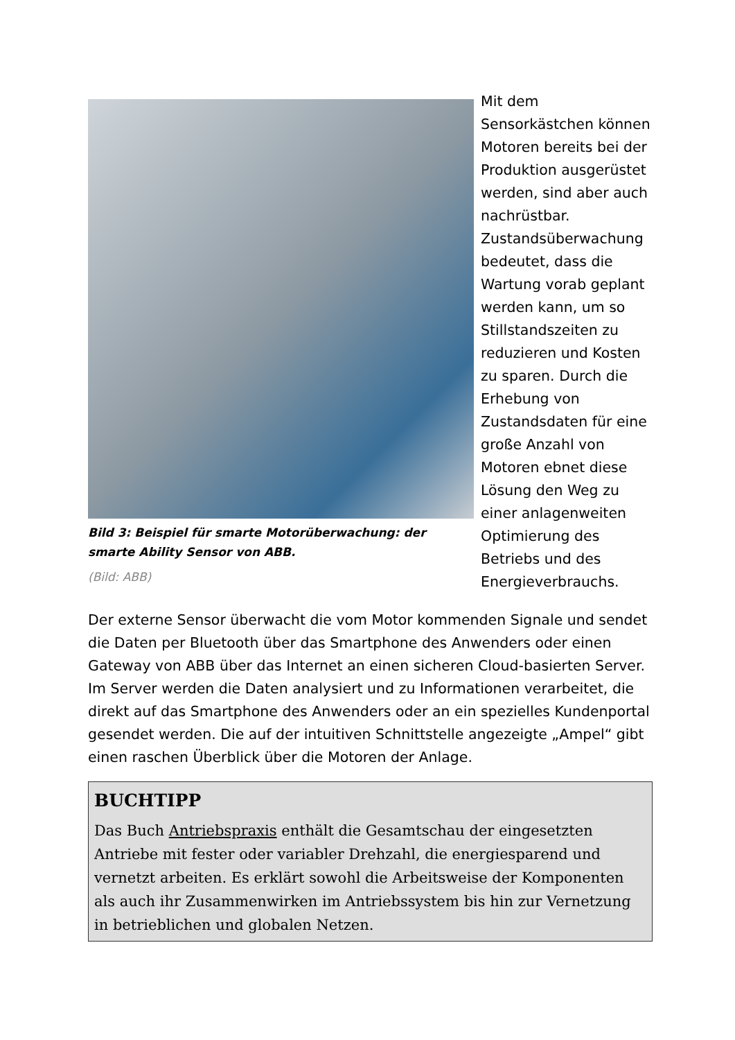Bild 3: Beispiel für smarte Motorüberwachung: der smarte Ability Sensor von ABB.
(Bild: ABB)
Mit dem Sensorkästchen können Motoren bereits bei der Produktion ausgerüstet werden, sind aber auch nachrüstbar. Zustandsüberwachung bedeutet, dass die Wartung vorab geplant werden kann, um so Stillstandszeiten zu reduzieren und Kosten zu sparen. Durch die Erhebung von Zustandsdaten für eine große Anzahl von Motoren ebnet diese Lösung den Weg zu einer anlagenweiten Optimierung des Betriebs und des Energieverbrauchs.
Der externe Sensor überwacht die vom Motor kommenden Signale und sendet die Daten per Bluetooth über das Smartphone des Anwenders oder einen Gateway von ABB über das Internet an einen sicheren Cloud-basierten Server. Im Server werden die Daten analysiert und zu Informationen verarbeitet, die direkt auf das Smartphone des Anwenders oder an ein spezielles Kundenportal gesendet werden. Die auf der intuitiven Schnittstelle angezeigte „Ampel“ gibt einen raschen Überblick über die Motoren der Anlage.
BUCHTIPP
Das Buch Antriebspraxis enthält die Gesamtschau der eingesetzten Antriebe mit fester oder variabler Drehzahl, die energiesparend und vernetzt arbeiten. Es erklärt sowohl die Arbeitsweise der Komponenten als auch ihr Zusammenwirken im Antriebssystem bis hin zur Vernetzung in betrieblichen und globalen Netzen.